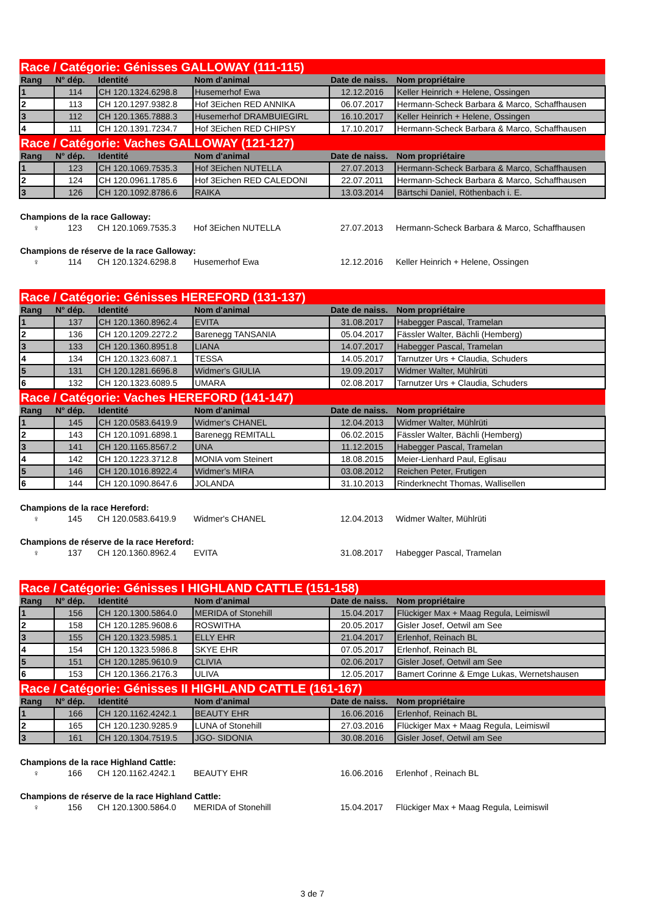| Race / Catégorie: Génisses GALLOWAY (111-115) | | | | | |
| Rang | N° dép. | Identité | Nom d'animal | Date de naiss. | Nom propriétaire |
| 1 | 114 | CH 120.1324.6298.8 | Husemerhof Ewa | 12.12.2016 | Keller Heinrich + Helene, Ossingen |
| 2 | 113 | CH 120.1297.9382.8 | Hof 3Eichen RED ANNIKA | 06.07.2017 | Hermann-Scheck Barbara & Marco, Schaffhausen |
| 3 | 112 | CH 120.1365.7888.3 | Husemerhof DRAMBUIEGIRL | 16.10.2017 | Keller Heinrich + Helene, Ossingen |
| 4 | 111 | CH 120.1391.7234.7 | Hof 3Eichen RED CHIPSY | 17.10.2017 | Hermann-Scheck Barbara & Marco, Schaffhausen |
| Race / Catégorie: Vaches GALLOWAY (121-127) | | | | | |
| Rang | N° dép. | Identité | Nom d'animal | Date de naiss. | Nom propriétaire |
| 1 | 123 | CH 120.1069.7535.3 | Hof 3Eichen NUTELLA | 27.07.2013 | Hermann-Scheck Barbara & Marco, Schaffhausen |
| 2 | 124 | CH 120.0961.1785.6 | Hof 3Eichen RED CALEDONI | 22.07.2011 | Hermann-Scheck Barbara & Marco, Schaffhausen |
| 3 | 126 | CH 120.1092.8786.6 | RAIKA | 13.03.2014 | Bärtschi Daniel, Röthenbach i. E. |
| Champions de la race Galloway: | | | | | |
| ♀ | 123 | CH 120.1069.7535.3 | Hof 3Eichen NUTELLA | 27.07.2013 | Hermann-Scheck Barbara & Marco, Schaffhausen |
| Champions de réserve de la race Galloway: | | | | | |
| ♀ | 114 | CH 120.1324.6298.8 | Husemerhof Ewa | 12.12.2016 | Keller Heinrich + Helene, Ossingen |
| Race / Catégorie: Génisses HEREFORD (131-137) | | | | | |
| Rang | N° dép. | Identité | Nom d'animal | Date de naiss. | Nom propriétaire |
| 1 | 137 | CH 120.1360.8962.4 | EVITA | 31.08.2017 | Habegger Pascal, Tramelan |
| 2 | 136 | CH 120.1209.2272.2 | Barenegg TANSANIA | 05.04.2017 | Fässler Walter, Bächli (Hemberg) |
| 3 | 133 | CH 120.1360.8951.8 | LIANA | 14.07.2017 | Habegger Pascal, Tramelan |
| 4 | 134 | CH 120.1323.6087.1 | TESSA | 14.05.2017 | Tarnutzer Urs + Claudia, Schuders |
| 5 | 131 | CH 120.1281.6696.8 | Widmer's GIULIA | 19.09.2017 | Widmer Walter, Mühlrüti |
| 6 | 132 | CH 120.1323.6089.5 | UMARA | 02.08.2017 | Tarnutzer Urs + Claudia, Schuders |
| Race / Catégorie: Vaches HEREFORD (141-147) | | | | | |
| Rang | N° dép. | Identité | Nom d'animal | Date de naiss. | Nom propriétaire |
| 1 | 145 | CH 120.0583.6419.9 | Widmer's CHANEL | 12.04.2013 | Widmer Walter, Mühlrüti |
| 2 | 143 | CH 120.1091.6898.1 | Barenegg REMITALL | 06.02.2015 | Fässler Walter, Bächli (Hemberg) |
| 3 | 141 | CH 120.1165.8567.2 | UNA | 11.12.2015 | Habegger Pascal, Tramelan |
| 4 | 142 | CH 120.1223.3712.8 | MONIA vom Steinert | 18.08.2015 | Meier-Lienhard Paul, Eglisau |
| 5 | 146 | CH 120.1016.8922.4 | Widmer's MIRA | 03.08.2012 | Reichen Peter, Frutigen |
| 6 | 144 | CH 120.1090.8647.6 | JOLANDA | 31.10.2013 | Rinderknecht Thomas, Wallisellen |
| Champions de la race Hereford: | | | | | |
| ♀ | 145 | CH 120.0583.6419.9 | Widmer's CHANEL | 12.04.2013 | Widmer Walter, Mühlrüti |
| Champions de réserve de la race Hereford: | | | | | |
| ♀ | 137 | CH 120.1360.8962.4 | EVITA | 31.08.2017 | Habegger Pascal, Tramelan |
| Race / Catégorie: Génisses I HIGHLAND CATTLE (151-158) | | | | | |
| Rang | N° dép. | Identité | Nom d'animal | Date de naiss. | Nom propriétaire |
| 1 | 156 | CH 120.1300.5864.0 | MERIDA of Stonehill | 15.04.2017 | Flückiger Max + Maag Regula, Leimiswil |
| 2 | 158 | CH 120.1285.9608.6 | ROSWITHA | 20.05.2017 | Gisler Josef, Oetwil am See |
| 3 | 155 | CH 120.1323.5985.1 | ELLY EHR | 21.04.2017 | Erlenhof, Reinach BL |
| 4 | 154 | CH 120.1323.5986.8 | SKYE EHR | 07.05.2017 | Erlenhof, Reinach BL |
| 5 | 151 | CH 120.1285.9610.9 | CLIVIA | 02.06.2017 | Gisler Josef, Oetwil am See |
| 6 | 153 | CH 120.1366.2176.3 | ULIVA | 12.05.2017 | Bamert Corinne & Emge Lukas, Wernetshausen |
| Race / Catégorie: Génisses II HIGHLAND CATTLE (161-167) | | | | | |
| Rang | N° dép. | Identité | Nom d'animal | Date de naiss. | Nom propriétaire |
| 1 | 166 | CH 120.1162.4242.1 | BEAUTY EHR | 16.06.2016 | Erlenhof, Reinach BL |
| 2 | 165 | CH 120.1230.9285.9 | LUNA of Stonehill | 27.03.2016 | Flückiger Max + Maag Regula, Leimiswil |
| 3 | 161 | CH 120.1304.7519.5 | JGO- SIDONIA | 30.08.2016 | Gisler Josef, Oetwil am See |
| Champions de la race Highland Cattle: | | | | | |
| ♀ | 166 | CH 120.1162.4242.1 | BEAUTY EHR | 16.06.2016 | Erlenhof , Reinach BL |
| Champions de réserve de la race Highland Cattle: | | | | | |
| ♀ | 156 | CH 120.1300.5864.0 | MERIDA of Stonehill | 15.04.2017 | Flückiger Max + Maag Regula, Leimiswil |
3 de 7